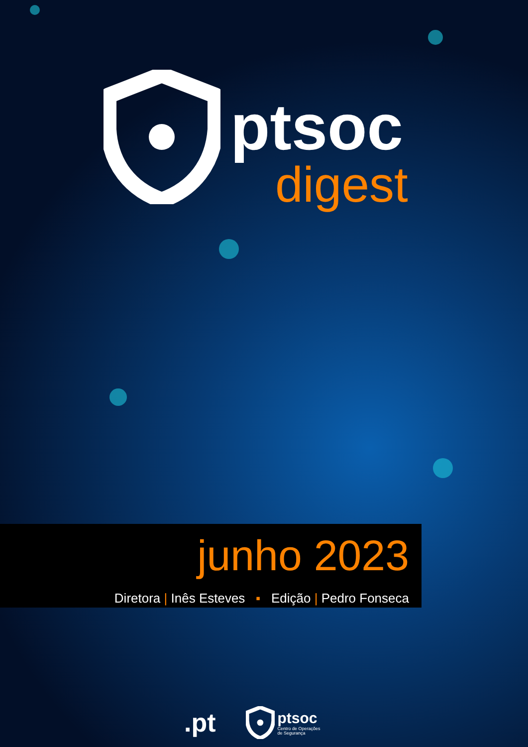ptsoc
digest
junho 2023
Diretora | Inês Esteves ▪ Edição | Pedro Fonseca
.pt
ptsoc
Centro de Operações
de Segurança